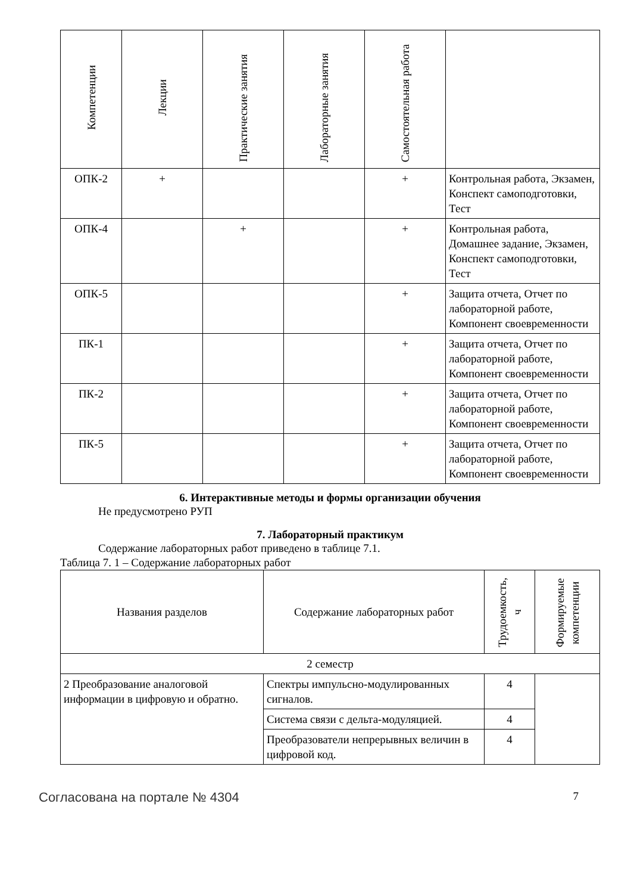| Компетенции | Лекции | Практические занятия | Лабораторные занятия | Самостоятельная работа | |
| --- | --- | --- | --- | --- | --- |
| ОПК-2 | + | | | + | Контрольная работа, Экзамен, Конспект самоподготовки, Тест |
| ОПК-4 | | + | | + | Контрольная работа, Домашнее задание, Экзамен, Конспект самоподготовки, Тест |
| ОПК-5 | | | | + | Защита отчета, Отчет по лабораторной работе, Компонент своевременности |
| ПК-1 | | | | + | Защита отчета, Отчет по лабораторной работе, Компонент своевременности |
| ПК-2 | | | | + | Защита отчета, Отчет по лабораторной работе, Компонент своевременности |
| ПК-5 | | | | + | Защита отчета, Отчет по лабораторной работе, Компонент своевременности |
6. Интерактивные методы и формы организации обучения
Не предусмотрено РУП
7. Лабораторный практикум
Содержание лабораторных работ приведено в таблице 7.1.
Таблица 7. 1 – Содержание лабораторных работ
| Названия разделов | Содержание лабораторных работ | Трудоемкость, ч | Формируемые компетенции |
| --- | --- | --- | --- |
| 2 семестр | | | |
| 2 Преобразование аналоговой информации в цифровую и обратно. | Спектры импульсно-модулированных сигналов. | 4 | |
| | Система связи с дельта-модуляцией. | 4 | |
| | Преобразователи непрерывных величин в цифровой код. | 4 | |
Согласована на портале № 4304 7